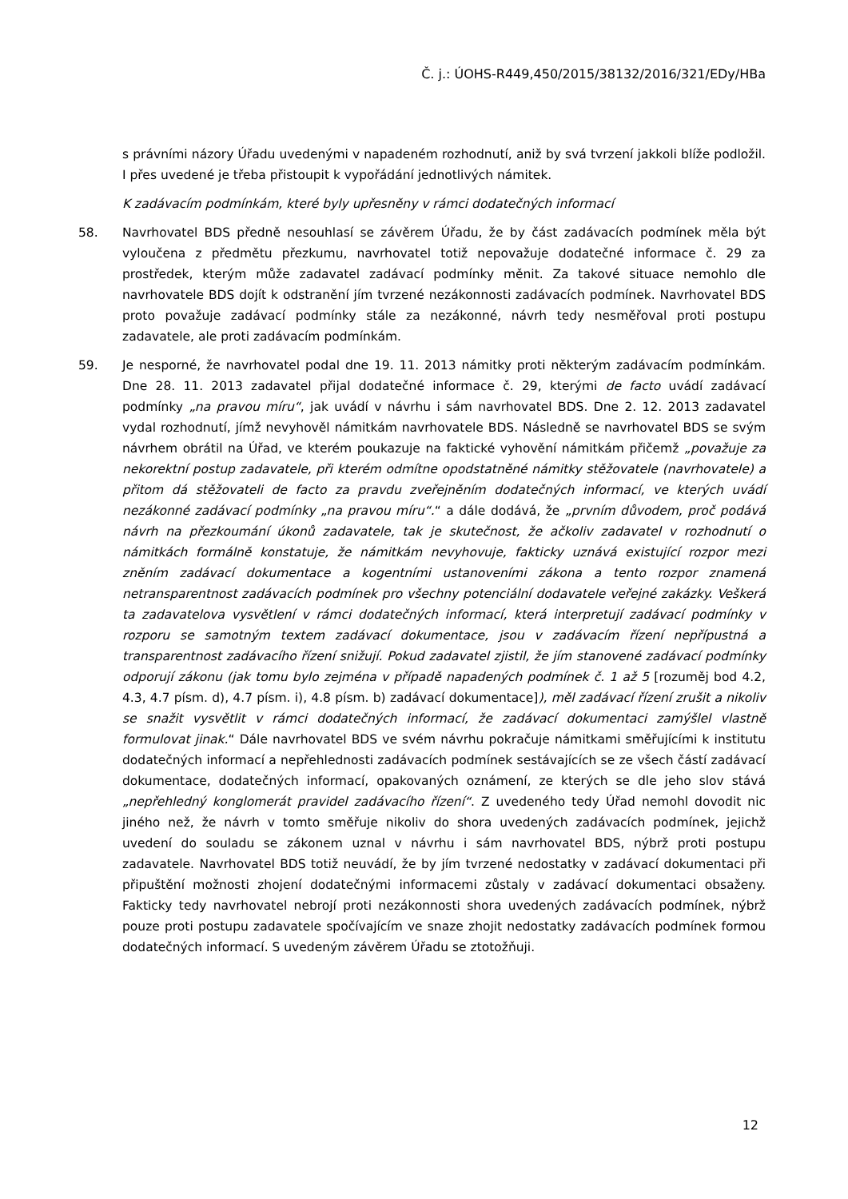Č. j.: ÚOHS-R449,450/2015/38132/2016/321/EDy/HBa
s právními názory Úřadu uvedenými v napadeném rozhodnutí, aniž by svá tvrzení jakkoli blíže podložil. I přes uvedené je třeba přistoupit k vypořádání jednotlivých námitek.
K zadávacím podmínkám, které byly upřesněny v rámci dodatečných informací
58. Navrhovatel BDS předně nesouhlasí se závěrem Úřadu, že by část zadávacích podmínek měla být vyloučena z předmětu přezkumu, navrhovatel totiž nepovažuje dodatečné informace č. 29 za prostředek, kterým může zadavatel zadávací podmínky měnit. Za takové situace nemohlo dle navrhovatele BDS dojít k odstranění jím tvrzené nezákonnosti zadávacích podmínek. Navrhovatel BDS proto považuje zadávací podmínky stále za nezákonné, návrh tedy nesměřoval proti postupu zadavatele, ale proti zadávacím podmínkám.
59. Je nesporné, že navrhovatel podal dne 19. 11. 2013 námitky proti některým zadávacím podmínkám. Dne 28. 11. 2013 zadavatel přijal dodatečné informace č. 29, kterými de facto uvádí zadávací podmínky „na pravou míru“, jak uvádí v návrhu i sám navrhovatel BDS. Dne 2. 12. 2013 zadavatel vydal rozhodnutí, jímž nevyhověl námitkám navrhovatele BDS. Následně se navrhovatel BDS se svým návrhem obrátil na Úřad, ve kterém poukazuje na faktické vyhovění námitkám přičemž „považuje za nekorektní postup zadavatele, při kterém odmítne opodstatněné námitky stěžovatele (navrhovatele) a přitom dá stěžovateli de facto za pravdu zveřejněním dodatečných informací, ve kterých uvádí nezákonné zadávací podmínky „na pravou míru“.“ a dále dodává, že „prvním důvodem, proč podává návrh na přezkoumání úkonů zadavatele, tak je skutečnost, že ačkoliv zadavatel v rozhodnutí o námitkách formálně konstatuje, že námitkám nevyhovuje, fakticky uznává existující rozpor mezi zněním zadávací dokumentace a kogentními ustanoveními zákona a tento rozpor znamená netransparentnost zadávacích podmínek pro všechny potenciální dodavatele veřejné zakázky. Veškerá ta zadavatelova vysvětlení v rámci dodatečných informací, která interpretují zadávací podmínky v rozporu se samotným textem zadávací dokumentace, jsou v zadávacím řízení nepřípustná a transparentnost zadávacího řízení snižují. Pokud zadavatel zjistil, že jím stanovené zadávací podmínky odporují zákonu (jak tomu bylo zejména v případě napadených podmínek č. 1 až 5 [rozuměj bod 4.2, 4.3, 4.7 písm. d), 4.7 písm. i), 4.8 písm. b) zadávací dokumentace]), měl zadávací řízení zrušit a nikoliv se snažit vysvětlit v rámci dodatečných informací, že zadávací dokumentaci zamýšlel vlastně formulovat jinak.“ Dále navrhovatel BDS ve svém návrhu pokračuje námitkami směřujícími k institutu dodatečných informací a nepřehlednosti zadávacích podmínek sestávajících se ze všech částí zadávací dokumentace, dodatečných informací, opakovaných oznámení, ze kterých se dle jeho slov stává „nepřehledný konglomerát pravidel zadávacího řízení“. Z uvedeného tedy Úřad nemohl dovodit nic jiného než, že návrh v tomto směřuje nikoliv do shora uvedených zadávacích podmínek, jejichž uvedení do souladu se zákonem uznal v návrhu i sám navrhovatel BDS, nýbrž proti postupu zadavatele. Navrhovatel BDS totiž neuvádí, že by jím tvrzené nedostatky v zadávací dokumentaci při připuštění možnosti zhojení dodatečnými informacemi zůstaly v zadávací dokumentaci obsaženy. Fakticky tedy navrhovatel nebrojí proti nezákonnosti shora uvedených zadávacích podmínek, nýbrž pouze proti postupu zadavatele spočívajícím ve snaze zhojit nedostatky zadávacích podmínek formou dodatečných informací. S uvedeným závěrem Úřadu se ztotožňuji.
12